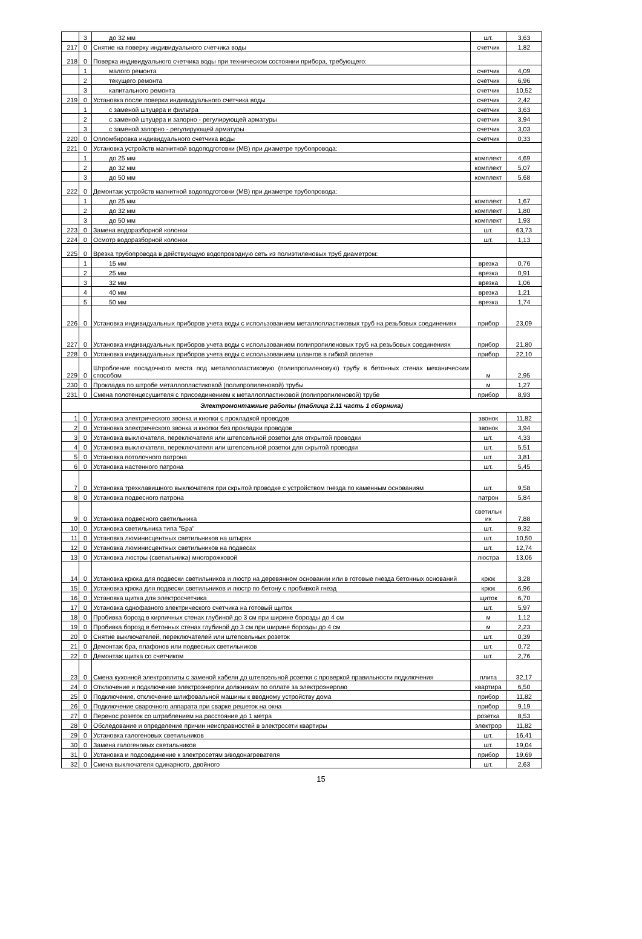| | 3 | до 32 мм | шт. | 3,63 |
| 217 | 0 | Снятие на поверку индивидуального счетчика воды | счетчик | 1,82 |
| 218 | 0 | Поверка индивидуального счетчика воды при техническом состоянии прибора, требующего: | | |
| | 1 | малого ремонта | счетчик | 4,09 |
| | 2 | текущего ремонта | счетчик | 6,96 |
| | 3 | капитального ремонта | счетчик | 10,52 |
| 219 | 0 | Установка после поверки индивидуального счетчика воды | счетчик | 2,42 |
| | 1 | с заменой штуцера и фильтра | счетчик | 3,63 |
| | 2 | с заменой штуцера и запорно - регулирующей арматуры | счетчик | 3,94 |
| | 3 | с заменой запорно - регулирующей арматуры | счетчик | 3,03 |
| 220 | 0 | Опломбировка индивидуального счетчика воды | счетчик | 0,33 |
| 221 | 0 | Установка устройств магнитной водоподготовки (МВ) при диаметре трубопровода: | | |
| | 1 | до 25 мм | комплект | 4,69 |
| | 2 | до 32 мм | комплект | 5,07 |
| | 3 | до 50 мм | комплект | 5,68 |
| 222 | 0 | Демонтаж устройств магнитной водоподготовки (МВ) при диаметре трубопровода: | | |
| | 1 | до 25 мм | комплект | 1,67 |
| | 2 | до 32 мм | комплект | 1,80 |
| | 3 | до 50 мм | комплект | 1,93 |
| 223 | 0 | Замена водоразборной колонки | шт. | 63,73 |
| 224 | 0 | Осмотр водоразборной колонки | шт. | 1,13 |
| 225 | 0 | Врезка трубопровода в действующую водопроводную сеть из полиэтиленовых труб диаметром: | | |
| | 1 | 15 мм | врезка | 0,76 |
| | 2 | 25 мм | врезка | 0,91 |
| | 3 | 32 мм | врезка | 1,06 |
| | 4 | 40 мм | врезка | 1,21 |
| | 5 | 50 мм | врезка | 1,74 |
| 226 | 0 | Установка индивидуальных приборов учета воды с использованием металлопластиковых труб на резьбовых соединениях | прибор | 23,09 |
| 227 | 0 | Установка индивидуальных приборов учета воды с использованием полипропиленовых труб на резьбовых соединениях | прибор | 21,80 |
| 228 | 0 | Установка индивидуальных приборов учета воды с использованием шлангов в гибкой оплетке | прибор | 22,10 |
| 229 | 0 | Штробление посадочного места под металлопластиковую (полипропиленовую) трубу в бетонных стенах механическим способом | м | 2,95 |
| 230 | 0 | Прокладка по штробе металлопластиковой (полипропиленовой) трубы | м | 1,27 |
| 231 | 0 | Смена полотенцесушителя с присоединением к металлопластиковой (полипропиленовой) трубе | прибор | 8,93 |
| Электромонтажные работы (таблица 2.11 часть 1 сборника) | | | | |
| 1 | 0 | Установка электрического звонка и кнопки с прокладкой проводов | звонок | 11,82 |
| 2 | 0 | Установка электрического звонка и кнопки без прокладки проводов | звонок | 3,94 |
| 3 | 0 | Установка выключателя, переключателя или штепсельной розетки для открытой проводки | шт. | 4,33 |
| 4 | 0 | Установка выключателя, переключателя или штепсельной розетки для скрытой проводки | шт. | 5,51 |
| 5 | 0 | Установка потолочного патрона | шт. | 3,81 |
| 6 | 0 | Установка настенного патрона | шт. | 5,45 |
| 7 | 0 | Установка трехклавишного выключателя при скрытой проводке с устройством гнезда по каменным основаниям | шт. | 9,58 |
| 8 | 0 | Установка подвесного патрона | патрон | 5,84 |
| 9 | 0 | Установка подвесного светильника | светильн ик | 7,88 |
| 10 | 0 | Установка светильника типа "Бра" | шт. | 9,32 |
| 11 | 0 | Установка люминисцентных светильников на штырях | шт. | 10,50 |
| 12 | 0 | Установка люминисцентных светильников на подвесах | шт. | 12,74 |
| 13 | 0 | Установка люстры (светильника) многорожковой | люстра | 13,06 |
| 14 | 0 | Установка крюка для подвески светильников и люстр на деревянном основании или в готовые гнезда бетонных оснований | крюк | 3,28 |
| 15 | 0 | Установка крюка для подвески светильников и люстр по бетону с пробивкой гнезд | крюк | 6,96 |
| 16 | 0 | Установка щитка для электросчетчика | щиток | 6,70 |
| 17 | 0 | Установка однофазного электрического счетчика на готовый щиток | шт. | 5,97 |
| 18 | 0 | Пробивка борозд в кирпичных стенах глубиной до 3 см при ширине борозды до 4 см | м | 1,12 |
| 19 | 0 | Пробивка борозд в бетонных стенах глубиной до 3 см при ширине борозды до 4 см | м | 2,23 |
| 20 | 0 | Снятие выключателей, переключателей или штепсельных розеток | шт. | 0,39 |
| 21 | 0 | Демонтаж бра, плафонов или подвесных светильников | шт. | 0,72 |
| 22 | 0 | Демонтаж щитка со счетчиком | шт. | 2,76 |
| 23 | 0 | Смена кухонной электроплиты с заменой кабеля до штепсельной розетки с проверкой правильности подключения | плита | 32,17 |
| 24 | 0 | Отключение и подключение электроэнергии должникам по оплате за электроэнергию | квартира | 6,50 |
| 25 | 0 | Подключение, отключение шлифовальной машины к вводному устройству дома | прибор | 11,82 |
| 26 | 0 | Подключение сварочного аппарата при сварке решеток на окна | прибор | 9,19 |
| 27 | 0 | Перенос розеток со штраблением на расстояние до 1 метра | розетка | 8,53 |
| 28 | 0 | Обследование и определение причин неисправностей в электросети квартиры | электрор | 11,82 |
| 29 | 0 | Установка галогеновых светильников | шт. | 16,41 |
| 30 | 0 | Замена галогеновых светильников | шт. | 19,04 |
| 31 | 0 | Установка и подсоединение к электросетям э/водонагревателя | прибор | 19,69 |
| 32 | 0 | Смена выключателя одинарного, двойного | шт. | 2,63 |
15